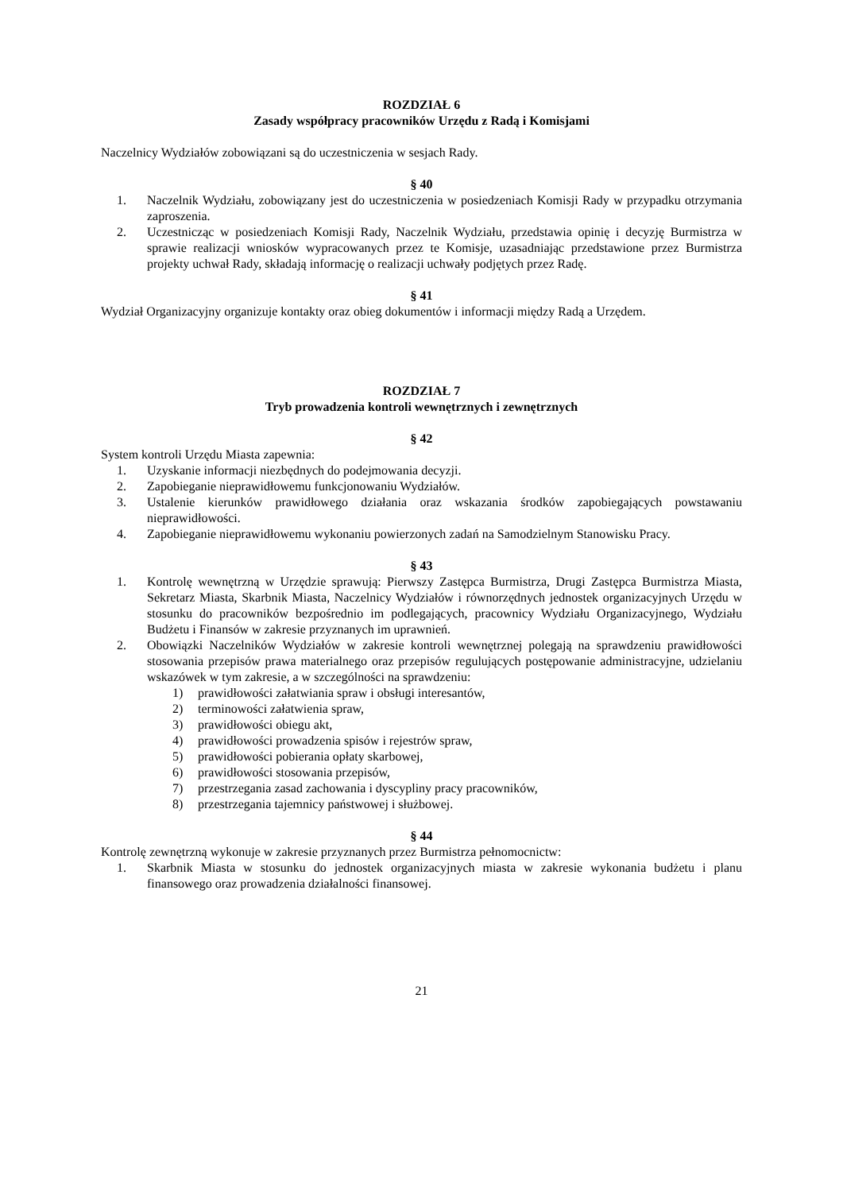ROZDZIAŁ 6
Zasady współpracy pracowników Urzędu z Radą i Komisjami
Naczelnicy Wydziałów zobowiązani są do uczestniczenia w sesjach Rady.
§ 40
1. Naczelnik Wydziału, zobowiązany jest do uczestniczenia w posiedzeniach Komisji Rady w przypadku otrzymania zaproszenia.
2. Uczestnicząc w posiedzeniach Komisji Rady, Naczelnik Wydziału, przedstawia opinię i decyzję Burmistrza w sprawie realizacji wniosków wypracowanych przez te Komisje, uzasadniając przedstawione przez Burmistrza projekty uchwał Rady, składają informację o realizacji uchwały podjętych przez Radę.
§ 41
Wydział Organizacyjny organizuje kontakty oraz obieg dokumentów i informacji między Radą a Urzędem.
ROZDZIAŁ 7
Tryb prowadzenia kontroli wewnętrznych i zewnętrznych
§ 42
System kontroli Urzędu Miasta zapewnia:
1. Uzyskanie informacji niezbędnych do podejmowania decyzji.
2. Zapobieganie nieprawidłowemu funkcjonowaniu Wydziałów.
3. Ustalenie kierunków prawidłowego działania oraz wskazania środków zapobiegających powstawaniu nieprawidłowości.
4. Zapobieganie nieprawidłowemu wykonaniu powierzonych zadań na Samodzielnym Stanowisku Pracy.
§ 43
1. Kontrolę wewnętrzną w Urzędzie sprawują: Pierwszy Zastępca Burmistrza, Drugi Zastępca Burmistrza Miasta, Sekretarz Miasta, Skarbnik Miasta, Naczelnicy Wydziałów i równorzędnych jednostek organizacyjnych Urzędu w stosunku do pracowników bezpośrednio im podlegających, pracownicy Wydziału Organizacyjnego, Wydziału Budżetu i Finansów w zakresie przyznanych im uprawnień.
2. Obowiązki Naczelników Wydziałów w zakresie kontroli wewnętrznej polegają na sprawdzeniu prawidłowości stosowania przepisów prawa materialnego oraz przepisów regulujących postępowanie administracyjne, udzielaniu wskazówek w tym zakresie, a w szczególności na sprawdzeniu:
1) prawidłowości załatwiania spraw i obsługi interesantów,
2) terminowości załatwienia spraw,
3) prawidłowości obiegu akt,
4) prawidłowości prowadzenia spisów i rejestrów spraw,
5) prawidłowości pobierania opłaty skarbowej,
6) prawidłowości stosowania przepisów,
7) przestrzegania zasad zachowania i dyscypliny pracy pracowników,
8) przestrzegania tajemnicy państwowej i służbowej.
§ 44
Kontrolę zewnętrzną wykonuje w zakresie przyznanych przez Burmistrza pełnomocnictw:
1. Skarbnik Miasta w stosunku do jednostek organizacyjnych miasta w zakresie wykonania budżetu i planu finansowego oraz prowadzenia działalności finansowej.
21